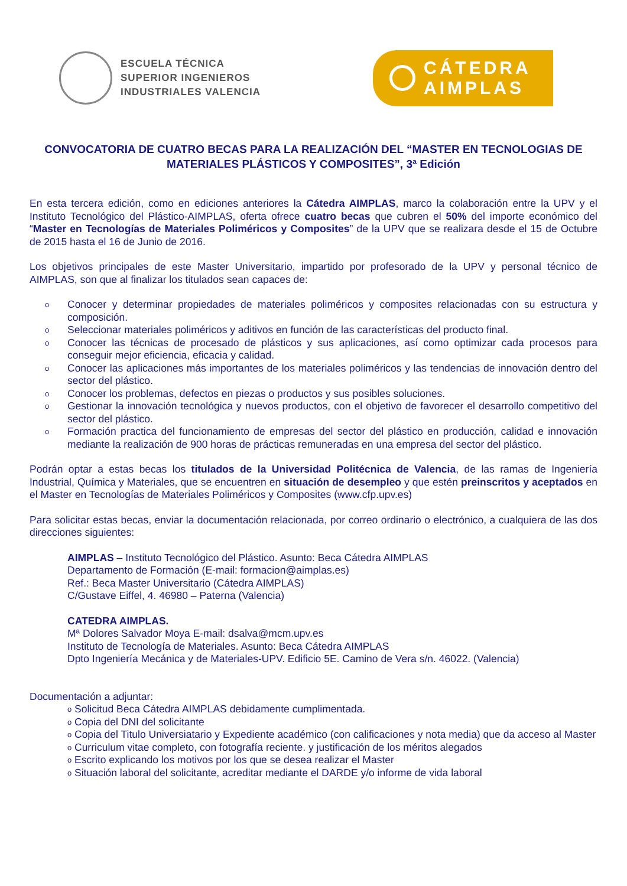ESCUELA TÉCNICA
SUPERIOR INGENIEROS
INDUSTRIALES VALENCIA
CÁTEDRA
AIMPLAS
CONVOCATORIA DE CUATRO BECAS PARA LA REALIZACIÓN DEL “MASTER EN TECNOLOGIAS DE MATERIALES PLÁSTICOS Y COMPOSITES”, 3ª Edición
En esta tercera edición, como en ediciones anteriores la Cátedra AIMPLAS, marco la colaboración entre la UPV y el Instituto Tecnológico del Plástico-AIMPLAS, oferta ofrece cuatro becas que cubren el 50% del importe económico del “Master en Tecnologías de Materiales Poliméricos y Composites” de la UPV que se realizara desde el 15 de Octubre de 2015 hasta el 16 de Junio de 2016.
Los objetivos principales de este Master Universitario, impartido por profesorado de la UPV y personal técnico de AIMPLAS, son que al finalizar los titulados sean capaces de:
o Conocer y determinar propiedades de materiales poliméricos y composites relacionadas con su estructura y composición.
o Seleccionar materiales poliméricos y aditivos en función de las características del producto final.
o Conocer las técnicas de procesado de plásticos y sus aplicaciones, así como optimizar cada procesos para conseguir mejor eficiencia, eficacia y calidad.
o Conocer las aplicaciones más importantes de los materiales poliméricos y las tendencias de innovación dentro del sector del plástico.
o Conocer los problemas, defectos en piezas o productos y sus posibles soluciones.
o Gestionar la innovación tecnológica y nuevos productos, con el objetivo de favorecer el desarrollo competitivo del sector del plástico.
o Formación practica del funcionamiento de empresas del sector del plástico en producción, calidad e innovación mediante la realización de 900 horas de prácticas remuneradas en una empresa del sector del plástico.
Podrán optar a estas becas los titulados de la Universidad Politécnica de Valencia, de las ramas de Ingeniería Industrial, Química y Materiales, que se encuentren en situación de desempleo y que estén preinscritos y aceptados en el Master en Tecnologías de Materiales Poliméricos y Composites (www.cfp.upv.es)
Para solicitar estas becas, enviar la documentación relacionada, por correo ordinario o electrónico, a cualquiera de las dos direcciones siguientes:
AIMPLAS – Instituto Tecnológico del Plástico. Asunto: Beca Cátedra AIMPLAS
Departamento de Formación (E-mail: formacion@aimplas.es)
Ref.: Beca Master Universitario (Cátedra AIMPLAS)
C/Gustave Eiffel, 4. 46980 – Paterna (Valencia)
CATEDRA AIMPLAS.
Mª Dolores Salvador Moya E-mail: dsalva@mcm.upv.es
Instituto de Tecnología de Materiales. Asunto: Beca Cátedra AIMPLAS
Dpto Ingeniería Mecánica y de Materiales-UPV. Edificio 5E. Camino de Vera s/n. 46022. (Valencia)
Documentación a adjuntar:
o Solicitud Beca Cátedra AIMPLAS debidamente cumplimentada.
o Copia del DNI del solicitante
o Copia del Titulo Universiatario y Expediente académico (con calificaciones y nota media) que da acceso al Master
o Curriculum vitae completo, con fotografía reciente. y justificación de los méritos alegados
o Escrito explicando los motivos por los que se desea realizar el Master
o Situación laboral del solicitante, acreditar mediante el DARDE y/o informe de vida laboral